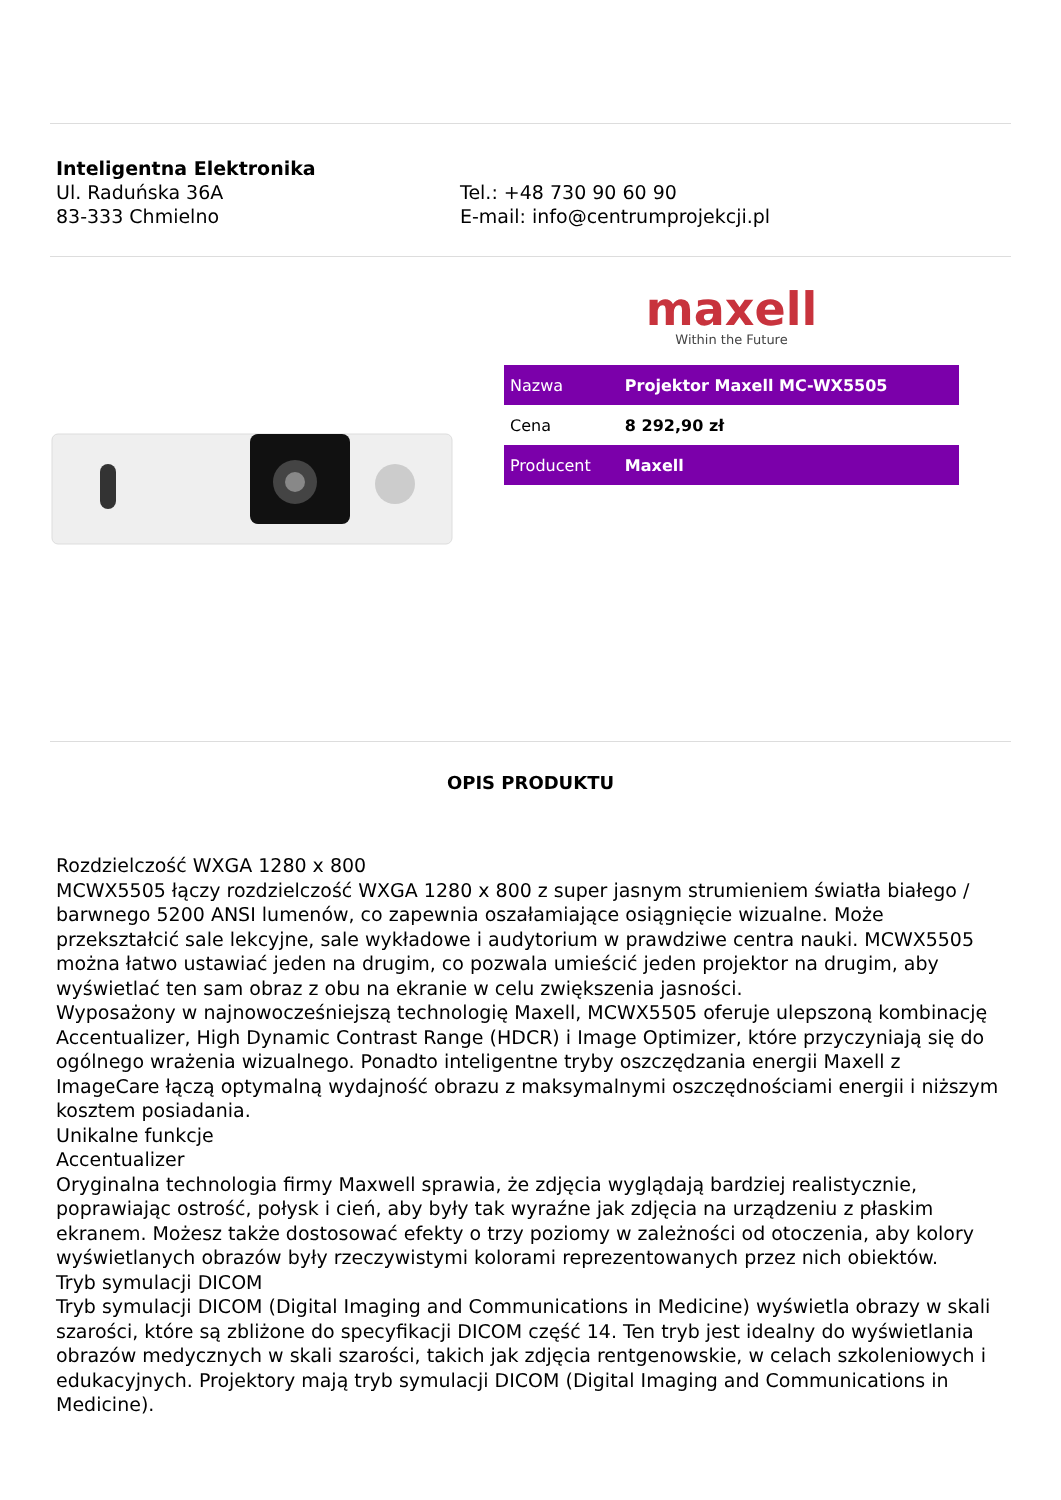Inteligentna Elektronika
Ul. Raduńska 36A
83-333 Chmielno
Tel.: +48 730 90 60 90
E-mail: info@centrumprojekcji.pl
maxell
Within the Future
| Nazwa | Projektor Maxell MC-WX5505 |
| Cena | 8 292,90 zł |
| Producent | Maxell |
OPIS PRODUKTU
Rozdzielczość WXGA 1280 x 800
MCWX5505 łączy rozdzielczość WXGA 1280 x 800 z super jasnym strumieniem światła białego / barwnego 5200 ANSI lumenów, co zapewnia oszałamiające osiągnięcie wizualne. Może przekształcić sale lekcyjne, sale wykładowe i audytorium w prawdziwe centra nauki. MCWX5505 można łatwo ustawiać jeden na drugim, co pozwala umieścić jeden projektor na drugim, aby wyświetlać ten sam obraz z obu na ekranie w celu zwiększenia jasności.
Wyposażony w najnowocześniejszą technologię Maxell, MCWX5505 oferuje ulepszoną kombinację Accentualizer, High Dynamic Contrast Range (HDCR) i Image Optimizer, które przyczyniają się do ogólnego wrażenia wizualnego. Ponadto inteligentne tryby oszczędzania energii Maxell z ImageCare łączą optymalną wydajność obrazu z maksymalnymi oszczędnościami energii i niższym kosztem posiadania.
Unikalne funkcje
Accentualizer
Oryginalna technologia firmy Maxwell sprawia, że zdjęcia wyglądają bardziej realistycznie, poprawiając ostrość, połysk i cień, aby były tak wyraźne jak zdjęcia na urządzeniu z płaskim ekranem. Możesz także dostosować efekty o trzy poziomy w zależności od otoczenia, aby kolory wyświetlanych obrazów były rzeczywistymi kolorami reprezentowanych przez nich obiektów.
Tryb symulacji DICOM
Tryb symulacji DICOM (Digital Imaging and Communications in Medicine) wyświetla obrazy w skali szarości, które są zbliżone do specyfikacji DICOM część 14. Ten tryb jest idealny do wyświetlania obrazów medycznych w skali szarości, takich jak zdjęcia rentgenowskie, w celach szkoleniowych i edukacyjnych. Projektory mają tryb symulacji DICOM (Digital Imaging and Communications in Medicine).